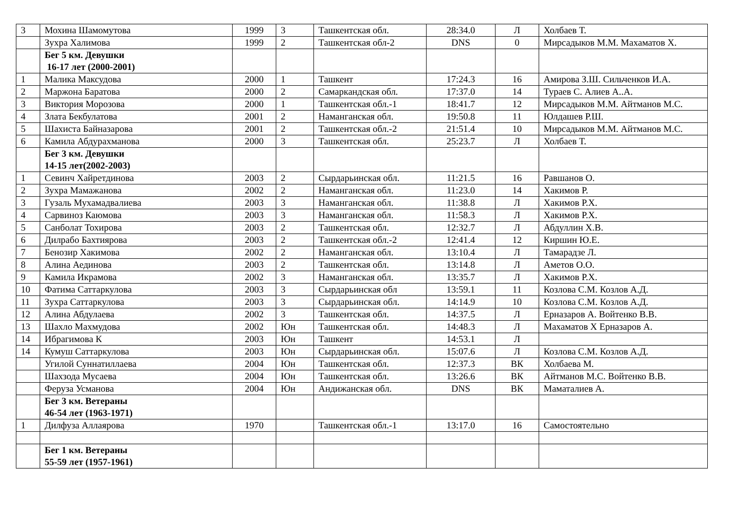| 3 | Мохина Шамомутова | 1999 | 3 | Ташкентская обл. | 28:34.0 | Л | Холбаев Т. |
| | Зухра Халимова | 1999 | 2 | Ташкентская обл-2 | DNS | 0 | Мирсадыков М.М. Махаматов Х. |
| | Бег 5 км. Девушки 16-17 лет (2000-2001) | | | | | | |
| 1 | Малика Максудова | 2000 | 1 | Ташкент | 17:24.3 | 16 | Амирова З.Ш. Сильченков И.А. |
| 2 | Маржона Баратова | 2000 | 2 | Самаркандская обл. | 17:37.0 | 14 | Тураев С. Алиев А..А. |
| 3 | Виктория Морозова | 2000 | 1 | Ташкентская обл.-1 | 18:41.7 | 12 | Мирсадыков М.М. Айтманов М.С. |
| 4 | Злата Бекбулатова | 2001 | 2 | Наманганская обл. | 19:50.8 | 11 | Юлдашев Р.Ш. |
| 5 | Шахиста Байназарова | 2001 | 2 | Ташкентская обл.-2 | 21:51.4 | 10 | Мирсадыков М.М. Айтманов М.С. |
| 6 | Камила Абдурахманова | 2000 | 3 | Ташкентская обл. | 25:23.7 | Л | Холбаев Т. |
| | Бег 3 км. Девушки 14-15 лет(2002-2003) | | | | | | |
| 1 | Севинч Хайретдинова | 2003 | 2 | Сырдарьинская обл. | 11:21.5 | 16 | Равшанов О. |
| 2 | Зухра Мамажанова | 2002 | 2 | Наманганская обл. | 11:23.0 | 14 | Хакимов Р. |
| 3 | Гузаль Мухамадвалиева | 2003 | 3 | Наманганская обл. | 11:38.8 | Л | Хакимов Р.Х. |
| 4 | Сарвиноз Каюмова | 2003 | 3 | Наманганская обл. | 11:58.3 | Л | Хакимов Р.Х. |
| 5 | Санболат Тохирова | 2003 | 2 | Ташкентская обл. | 12:32.7 | Л | Абдуллин Х.В. |
| 6 | Дилрабо Бахтиярова | 2003 | 2 | Ташкентская обл.-2 | 12:41.4 | 12 | Киршин Ю.Е. |
| 7 | Бенозир Хакимова | 2002 | 2 | Наманганская обл. | 13:10.4 | Л | Тамарадзе Л. |
| 8 | Алина Аединова | 2003 | 2 | Ташкентская обл. | 13:14.8 | Л | Аметов О.О. |
| 9 | Камила Икрамова | 2002 | 3 | Наманганская обл. | 13:35.7 | Л | Хакимов Р.Х. |
| 10 | Фатима Саттаркулова | 2003 | 3 | Сырдарьинская обл | 13:59.1 | 11 | Козлова С.М. Козлов А.Д. |
| 11 | Зухра Саттаркулова | 2003 | 3 | Сырдарьинская обл. | 14:14.9 | 10 | Козлова С.М. Козлов А.Д. |
| 12 | Алина Абдулаева | 2002 | 3 | Ташкентская обл. | 14:37.5 | Л | Ерназаров А. Войтенко В.В. |
| 13 | Шахло Махмудова | 2002 | Юн | Ташкентская обл. | 14:48.3 | Л | Махаматов Х Ерназаров А. |
| 14 | Ибрагимова К | 2003 | Юн | Ташкент | 14:53.1 | Л | |
| 14 | Кумуш Саттаркулова | 2003 | Юн | Сырдарьинская обл. | 15:07.6 | Л | Козлова С.М. Козлов А.Д. |
| | Угилой Суннатиллаева | 2004 | Юн | Ташкентская обл. | 12:37.3 | ВК | Холбаева М. |
| | Шахзода Мусаева | 2004 | Юн | Ташкентская обл. | 13:26.6 | ВК | Айтманов М.С. Войтенко В.В. |
| | Феруза Усманова | 2004 | Юн | Андижанская обл. | DNS | ВК | Маматалиев А. |
| | Бег 3 км. Ветераны 46-54 лет (1963-1971) | | | | | | |
| 1 | Дилфуза Аллаярова | 1970 | | Ташкентская обл.-1 | 13:17.0 | 16 | Самостоятельно |
| | Бег 1 км. Ветераны 55-59 лет (1957-1961) | | | | | | |